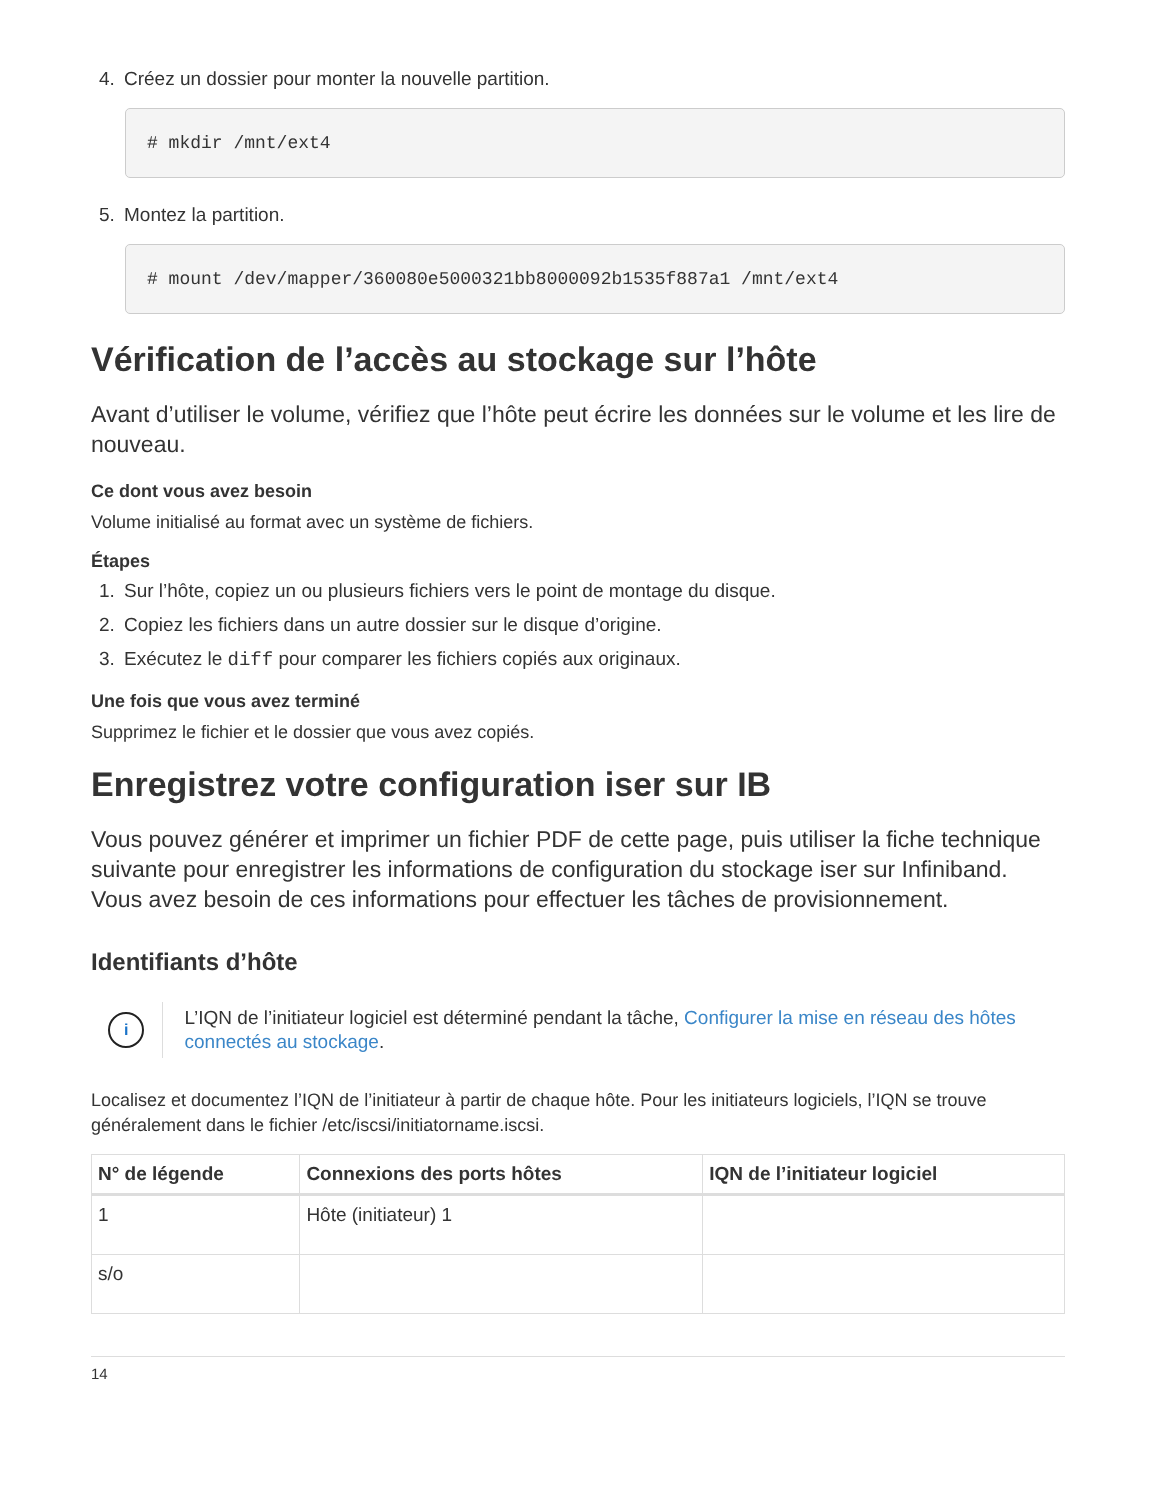4. Créez un dossier pour monter la nouvelle partition.
# mkdir /mnt/ext4
5. Montez la partition.
# mount /dev/mapper/360080e5000321bb8000092b1535f887a1 /mnt/ext4
Vérification de l’accès au stockage sur l’hôte
Avant d’utiliser le volume, vérifiez que l’hôte peut écrire les données sur le volume et les lire de nouveau.
Ce dont vous avez besoin
Volume initialisé au format avec un système de fichiers.
Étapes
1. Sur l’hôte, copiez un ou plusieurs fichiers vers le point de montage du disque.
2. Copiez les fichiers dans un autre dossier sur le disque d’origine.
3. Exécutez le diff pour comparer les fichiers copiés aux originaux.
Une fois que vous avez terminé
Supprimez le fichier et le dossier que vous avez copiés.
Enregistrez votre configuration iser sur IB
Vous pouvez générer et imprimer un fichier PDF de cette page, puis utiliser la fiche technique suivante pour enregistrer les informations de configuration du stockage iser sur Infiniband. Vous avez besoin de ces informations pour effectuer les tâches de provisionnement.
Identifiants d’hôte
i
L’IQN de l’initiateur logiciel est déterminé pendant la tâche, Configurer la mise en réseau des hôtes connectés au stockage.
Localisez et documentez l’IQN de l’initiateur à partir de chaque hôte. Pour les initiateurs logiciels, l’IQN se trouve généralement dans le fichier /etc/iscsi/initiatorname.iscsi.
| N° de légende | Connexions des ports hôtes | IQN de l’initiateur logiciel |
| --- | --- | --- |
| 1 | Hôte (initiateur) 1 | |
| s/o | | |
14